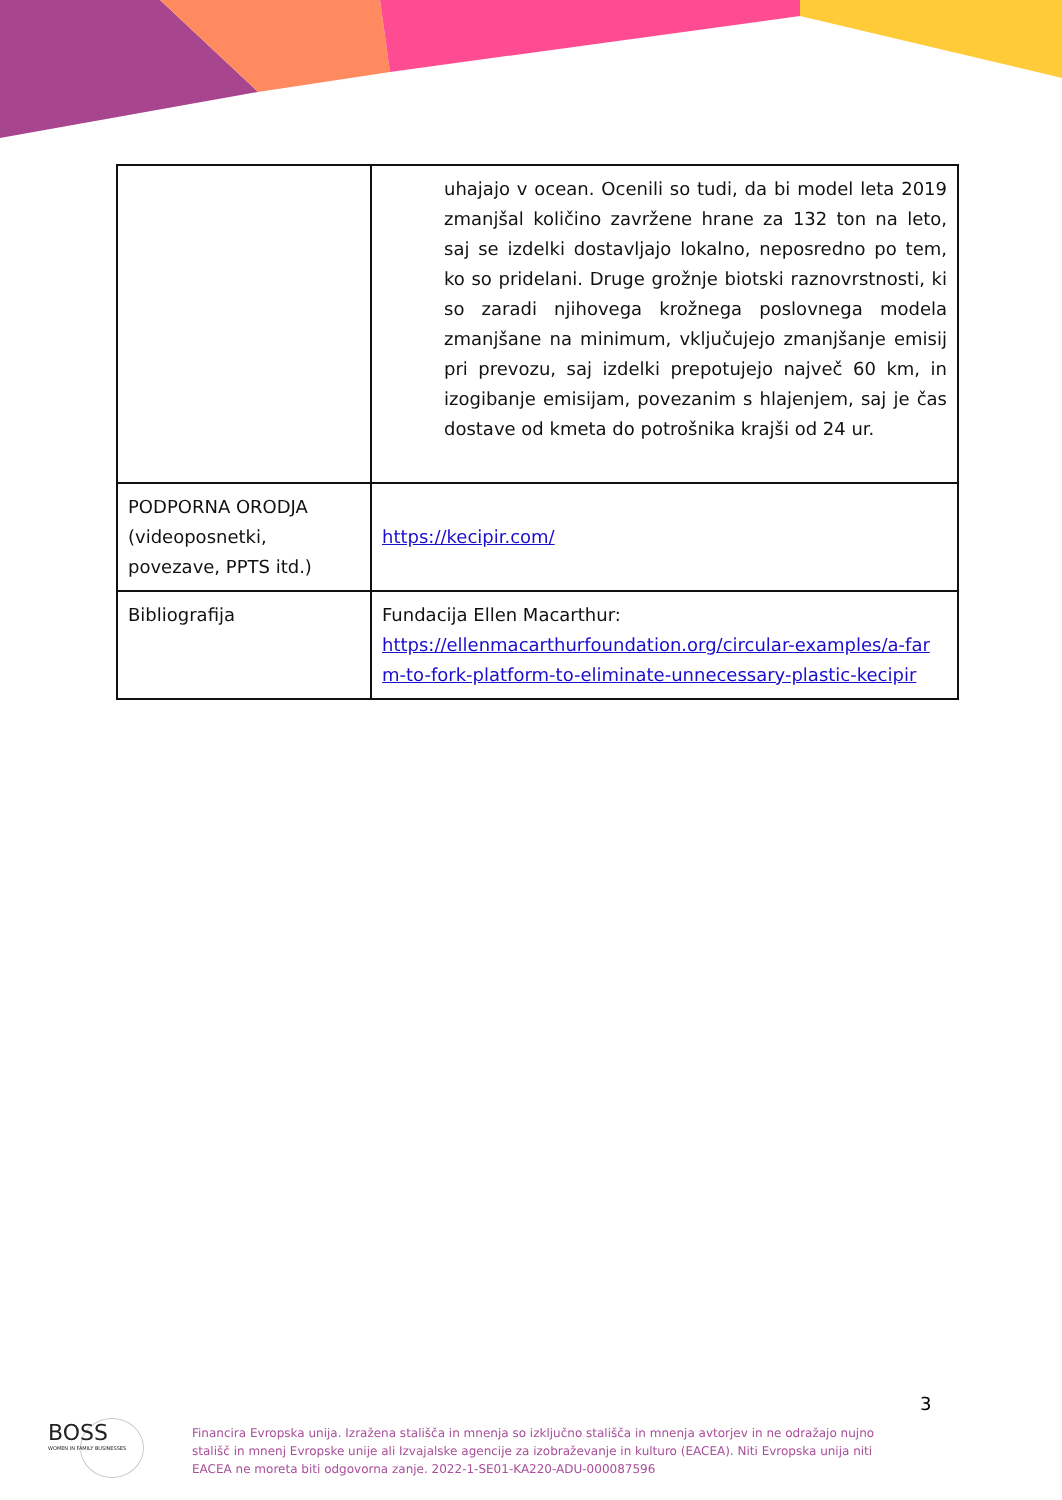| | uhajajo v ocean. Ocenili so tudi, da bi model leta 2019 zmanjšal količino zavržene hrane za 132 ton na leto, saj se izdelki dostavljajo lokalno, neposredno po tem, ko so pridelani. Druge grožnje biotski raznovrstnosti, ki so zaradi njihovega krožnega poslovnega modela zmanjšane na minimum, vključujejo zmanjšanje emisij pri prevozu, saj izdelki prepotujejo največ 60 km, in izogibanje emisijam, povezanim s hlajenjem, saj je čas dostave od kmeta do potrošnika krajši od 24 ur. |
| PODPORNA ORODJA (videoposnetki, povezave, PPTS itd.) | https://kecipir.com/ |
| Bibliografija | Fundacija Ellen Macarthur: https://ellenmacarthurfoundation.org/circular-examples/a-farm-to-fork-platform-to-eliminate-unnecessary-plastic-kecipir |
3
BOSS
WOMEN IN FAMILY BUSINESSES
Financira Evropska unija. Izražena stališča in mnenja so izključno stališča in mnenja avtorjev in ne odražajo nujno stališč in mnenj Evropske unije ali Izvajalske agencije za izobraževanje in kulturo (EACEA). Niti Evropska unija niti EACEA ne moreta biti odgovorna zanje. 2022-1-SE01-KA220-ADU-000087596